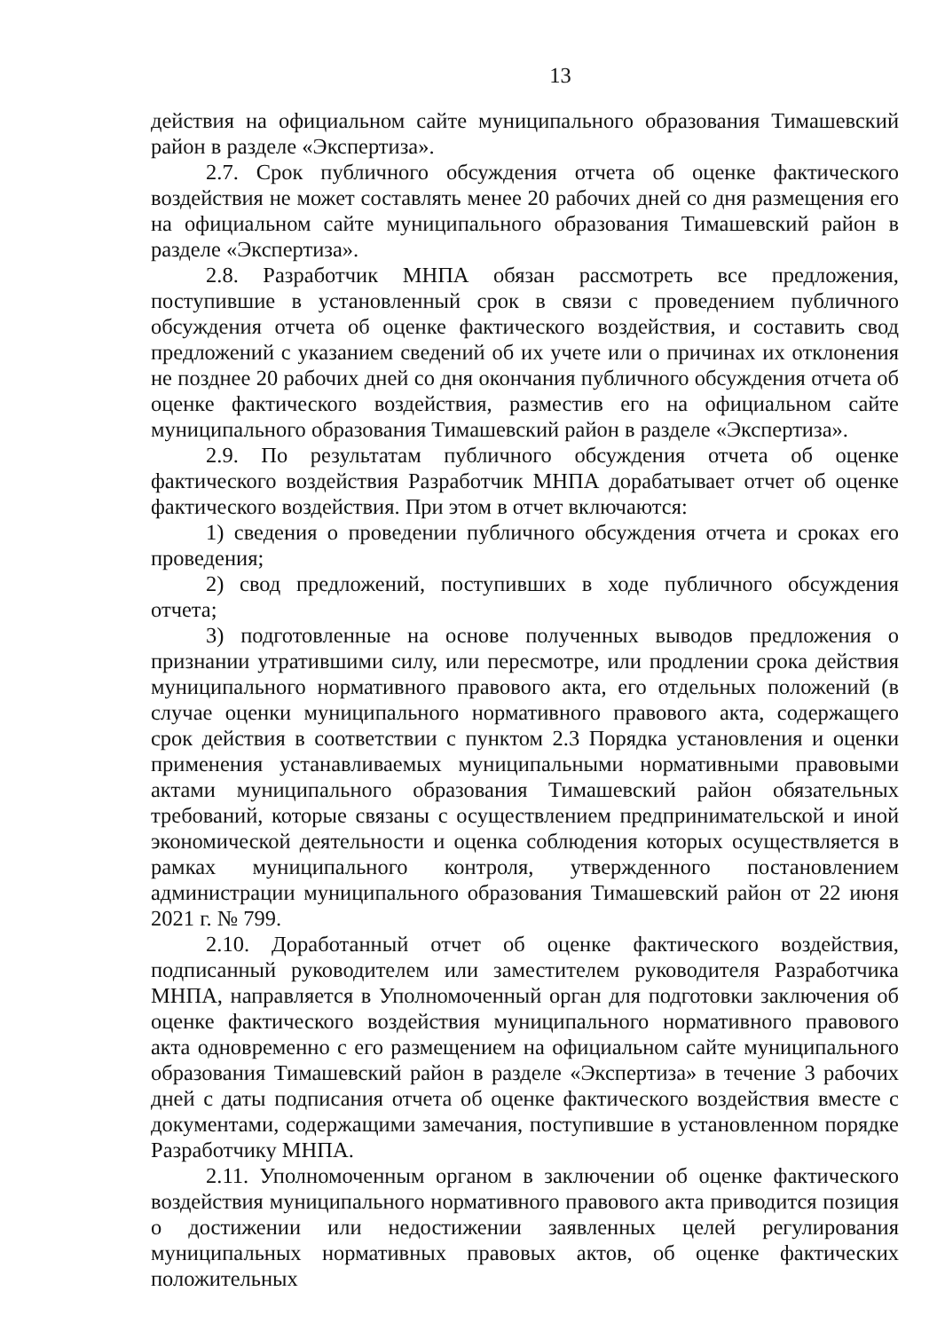13
действия на официальном сайте муниципального образования Тимашевский район в разделе «Экспертиза».
2.7. Срок публичного обсуждения отчета об оценке фактического воздействия не может составлять менее 20 рабочих дней со дня размещения его на официальном сайте муниципального образования Тимашевский район в разделе «Экспертиза».
2.8. Разработчик МНПА обязан рассмотреть все предложения, поступившие в установленный срок в связи с проведением публичного обсуждения отчета об оценке фактического воздействия, и составить свод предложений с указанием сведений об их учете или о причинах их отклонения не позднее 20 рабочих дней со дня окончания публичного обсуждения отчета об оценке фактического воздействия, разместив его на официальном сайте муниципального образования Тимашевский район в разделе «Экспертиза».
2.9. По результатам публичного обсуждения отчета об оценке фактического воздействия Разработчик МНПА дорабатывает отчет об оценке фактического воздействия. При этом в отчет включаются:
1) сведения о проведении публичного обсуждения отчета и сроках его проведения;
2) свод предложений, поступивших в ходе публичного обсуждения отчета;
3) подготовленные на основе полученных выводов предложения о признании утратившими силу, или пересмотре, или продлении срока действия муниципального нормативного правового акта, его отдельных положений (в случае оценки муниципального нормативного правового акта, содержащего срок действия в соответствии с пунктом 2.3 Порядка установления и оценки применения устанавливаемых муниципальными нормативными правовыми актами муниципального образования Тимашевский район обязательных требований, которые связаны с осуществлением предпринимательской и иной экономической деятельности и оценка соблюдения которых осуществляется в рамках муниципального контроля, утвержденного постановлением администрации муниципального образования Тимашевский район от 22 июня 2021 г. № 799.
2.10. Доработанный отчет об оценке фактического воздействия, подписанный руководителем или заместителем руководителя Разработчика МНПА, направляется в Уполномоченный орган для подготовки заключения об оценке фактического воздействия муниципального нормативного правового акта одновременно с его размещением на официальном сайте муниципального образования Тимашевский район в разделе «Экспертиза» в течение 3 рабочих дней с даты подписания отчета об оценке фактического воздействия вместе с документами, содержащими замечания, поступившие в установленном порядке Разработчику МНПА.
2.11. Уполномоченным органом в заключении об оценке фактического воздействия муниципального нормативного правового акта приводится позиция о достижении или недостижении заявленных целей регулирования муниципальных нормативных правовых актов, об оценке фактических положительных